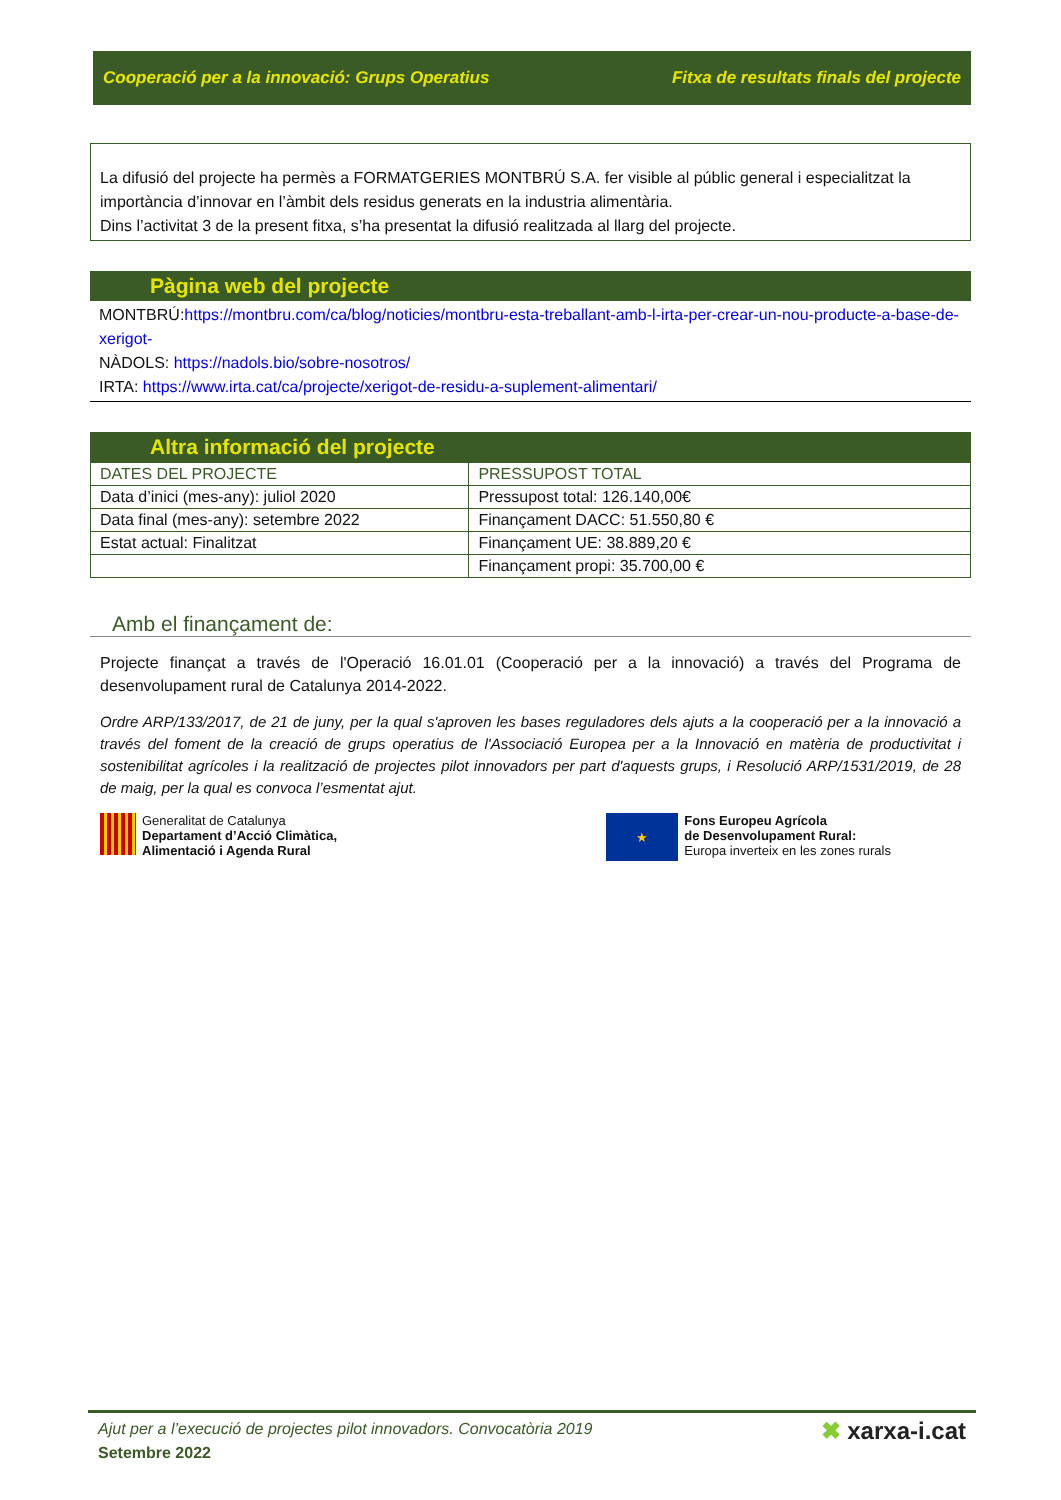Cooperació per a la innovació: Grups Operatius Fitxa de resultats finals del projecte
La difusió del projecte ha permès a FORMATGERIES MONTBRÚ S.A. fer visible al públic general i especialitzat la importància d’innovar en l’àmbit dels residus generats en la industria alimentària.
Dins l’activitat 3 de la present fitxa, s’ha presentat la difusió realitzada al llarg del projecte.
Pàgina web del projecte
MONTBRÚ:https://montbru.com/ca/blog/noticies/montbru-esta-treballant-amb-l-irta-per-crear-un-nou-producte-a-base-de-xerigot-
NÀDOLS: https://nadols.bio/sobre-nosotros/
IRTA: https://www.irta.cat/ca/projecte/xerigot-de-residu-a-suplement-alimentari/
Altra informació del projecte
| DATES DEL PROJECTE | PRESSUPOST TOTAL |
| --- | --- |
| Data d’inici (mes-any): juliol 2020 | Pressupost total: 126.140,00€ |
| Data final (mes-any): setembre 2022 | Finançament DACC: 51.550,80 € |
| Estat actual: Finalitzat | Finançament UE: 38.889,20 € |
| | Finançament propi: 35.700,00 € |
Amb el finançament de:
Projecte finançat a través de l'Operació 16.01.01 (Cooperació per a la innovació) a través del Programa de desenvolupament rural de Catalunya 2014-2022.
Ordre ARP/133/2017, de 21 de juny, per la qual s'aproven les bases reguladores dels ajuts a la cooperació per a la innovació a través del foment de la creació de grups operatius de l'Associació Europea per a la Innovació en matèria de productivitat i sostenibilitat agrícoles i la realització de projectes pilot innovadors per part d'aquests grups, i Resolució ARP/1531/2019, de 28 de maig, per la qual es convoca l’esmentat ajut.
Generalitat de Catalunya
Departament d’Acció Climàtica,
Alimentació i Agenda Rural
★ Fons Europeu Agrícola
de Desenvolupament Rural:
Europa inverteix en les zones rurals
Ajut per a l’execució de projectes pilot innovadors. Convocatòria 2019
Setembre 2022
✖ xarxa-i.cat